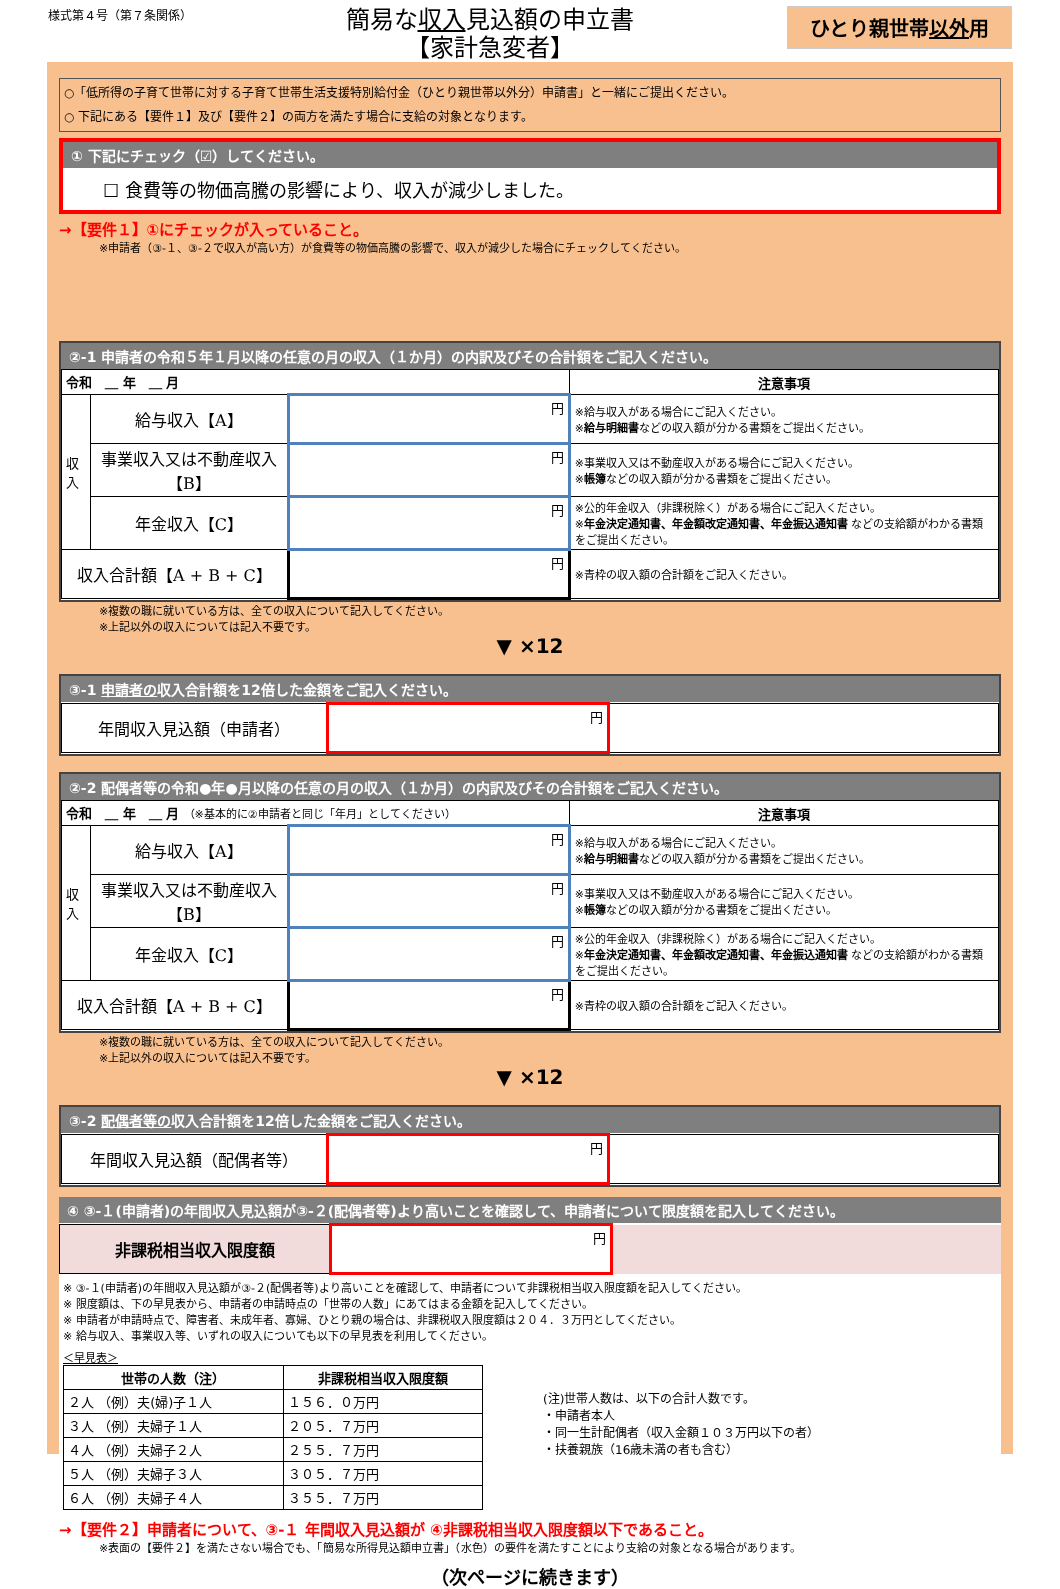様式第４号（第７条関係）
簡易な収入見込額の申立書
【家計急変者】
ひとり親世帯以外用
○「低所得の子育て世帯に対する子育て世帯生活支援特別給付金（ひとり親世帯以外分）申請書」と一緒にご提出ください。
○ 下記にある【要件１】及び【要件２】の両方を満たす場合に支給の対象となります。
① 下記にチェック（☑）してください。
☐ 食費等の物価高騰の影響により、収入が減少しました。
→【要件１】①にチェックが入っていること。
※申請者（③-１、③-２で収入が高い方）が食費等の物価高騰の影響で、収入が減少した場合にチェックしてください。
②-1 申請者の令和５年１月以降の任意の月の収入（１か月）の内訳及びその合計額をご記入ください。
| 令和 ＿ 年 ＿ 月 | | | 注意事項 |
| --- | --- | --- | --- |
| 収入 | 給与収入【A】 | 円 | ※給与収入がある場合にご記入ください。 ※ 給与明細書 などの収入額が分かる書類をご提出ください。 |
| | 事業収入又は不動産収入【B】 | 円 | ※事業収入又は不動産収入がある場合にご記入ください。 ※ 帳簿 などの収入額が分かる書類をご提出ください。 |
| | 年金収入【C】 | 円 | ※公的年金収入（非課税除く）がある場合にご記入ください。 ※ 年金決定通知書、年金額改定通知書、年金振込通知書 などの支給額がわかる書類をご提出ください。 |
| 収入合計額【A + B + C】 | | 円 | ※青枠の収入額の合計額をご記入ください。 |
※複数の職に就いている方は、全ての収入について記入してください。
※上記以外の収入については記入不要です。
▼ ×12
③-1 申請者の収入合計額を12倍した金額をご記入ください。
| 年間収入見込額（申請者） | 円 | |
②-2 配偶者等の令和●年●月以降の任意の月の収入（１か月）の内訳及びその合計額をご記入ください。
| 令和 ＿ 年 ＿ 月 （※基本的に②申請者と同じ「年月」としてください） | | | 注意事項 |
| --- | --- | --- | --- |
| 収入 | 給与収入【A】 | 円 | ※給与収入がある場合にご記入ください。 ※ 給与明細書 などの収入額が分かる書類をご提出ください。 |
| | 事業収入又は不動産収入【B】 | 円 | ※事業収入又は不動産収入がある場合にご記入ください。 ※ 帳簿 などの収入額が分かる書類をご提出ください。 |
| | 年金収入【C】 | 円 | ※公的年金収入（非課税除く）がある場合にご記入ください。 ※ 年金決定通知書、年金額改定通知書、年金振込通知書 などの支給額がわかる書類をご提出ください。 |
| 収入合計額【A + B + C】 | | 円 | ※青枠の収入額の合計額をご記入ください。 |
※複数の職に就いている方は、全ての収入について記入してください。
※上記以外の収入については記入不要です。
▼ ×12
③-2 配偶者等の収入合計額を12倍した金額をご記入ください。
| 年間収入見込額（配偶者等） | 円 | |
④ ③-１(申請者)の年間収入見込額が③-２(配偶者等)より高いことを確認して、申請者について限度額を記入してください。
| 非課税相当収入限度額 | 円 | |
※ ③-１(申請者)の年間収入見込額が③-２(配偶者等)より高いことを確認して、申請者について非課税相当収入限度額を記入してください。
※ 限度額は、下の早見表から、申請者の申請時点の「世帯の人数」にあてはまる金額を記入してください。
※ 申請者が申請時点で、障害者、未成年者、寡婦、ひとり親の場合は、非課税収入限度額は２０４．３万円としてください。
※ 給与収入、事業収入等、いずれの収入についても以下の早見表を利用してください。
＜早見表＞
| 世帯の人数（注） | 非課税相当収入限度額 |
| --- | --- |
| ２人 （例）夫(婦)子１人 | １５６．０万円 |
| ３人 （例）夫婦子１人 | ２０５．７万円 |
| ４人 （例）夫婦子２人 | ２５５．７万円 |
| ５人 （例）夫婦子３人 | ３０５．７万円 |
| ６人 （例）夫婦子４人 | ３５５．７万円 |
(注)世帯人数は、以下の合計人数です。
・申請者本人
・同一生計配偶者（収入金額１０３万円以下の者）
・扶養親族（16歳未満の者も含む）
→【要件２】申請者について、③-１ 年間収入見込額が ④非課税相当収入限度額以下であること。
※表面の【要件２】を満たさない場合でも、「簡易な所得見込額申立書」（水色）の要件を満たすことにより支給の対象となる場合があります。
（次ページに続きます）